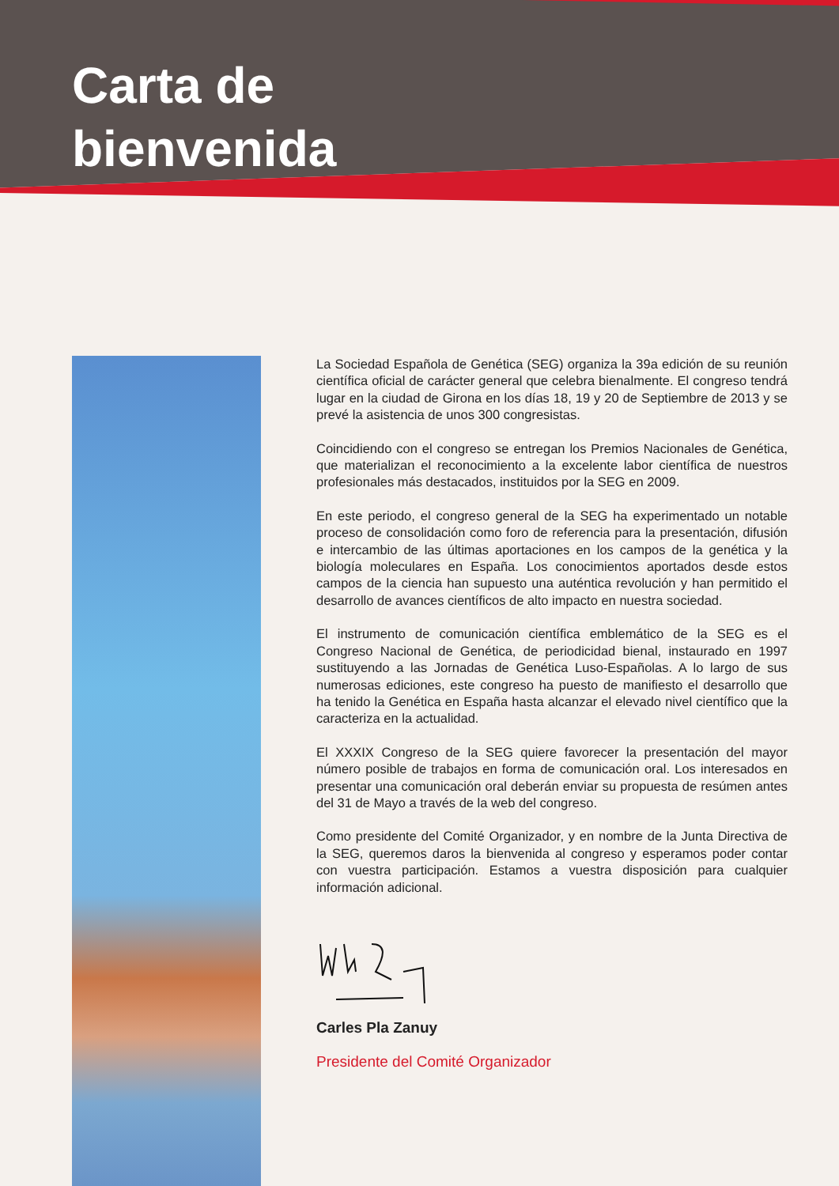Carta de
bienvenida
La Sociedad Española de Genética (SEG) organiza la 39a edición de su reunión científica oficial de carácter general que celebra bienalmente. El congreso tendrá lugar en la ciudad de Girona en los días 18, 19 y 20 de Septiembre de 2013 y se prevé la asistencia de unos 300 congresistas.
Coincidiendo con el congreso se entregan los Premios Nacionales de Genética, que materializan el reconocimiento a la excelente labor científica de nuestros profesionales más destacados, instituidos por la SEG en 2009.
En este periodo, el congreso general de la SEG ha experimentado un notable proceso de consolidación como foro de referencia para la presentación, difusión e intercambio de las últimas aportaciones en los campos de la genética y la biología moleculares en España. Los conocimientos aportados desde estos campos de la ciencia han supuesto una auténtica revolución y han permitido el desarrollo de avances científicos de alto impacto en nuestra sociedad.
El instrumento de comunicación científica emblemático de la SEG es el Congreso Nacional de Genética, de periodicidad bienal, instaurado en 1997 sustituyendo a las Jornadas de Genética Luso-Españolas. A lo largo de sus numerosas ediciones, este congreso ha puesto de manifiesto el desarrollo que ha tenido la Genética en España hasta alcanzar el elevado nivel científico que la caracteriza en la actualidad.
El XXXIX Congreso de la SEG quiere favorecer la presentación del mayor número posible de trabajos en forma de comunicación oral. Los interesados en presentar una comunicación oral deberán enviar su propuesta de resúmen antes del 31 de Mayo a través de la web del congreso.
Como presidente del Comité Organizador, y en nombre de la Junta Directiva de la SEG, queremos daros la bienvenida al congreso y esperamos poder contar con vuestra participación. Estamos a vuestra disposición para cualquier información adicional.
Carles Pla Zanuy
Presidente del Comité Organizador